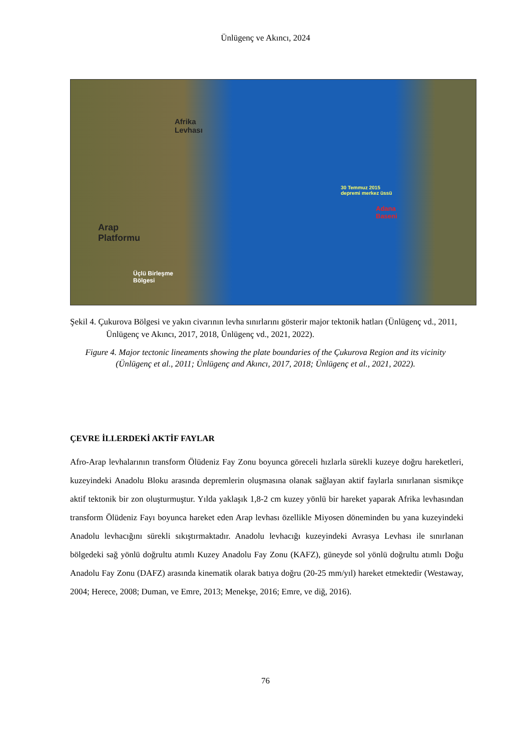Ünlügenç ve Akıncı, 2024
Afrika
Levhası
Arap
Platformu
Üçlü Birleşme
Bölgesi
30 Temmuz 2015
depremi merkez üssü
Adana
Baseni
Şekil 4. Çukurova Bölgesi ve yakın civarının levha sınırlarını gösterir major tektonik hatları (Ünlügenç vd., 2011, Ünlügenç ve Akıncı, 2017, 2018, Ünlügenç vd., 2021, 2022).
Figure 4. Major tectonic lineaments showing the plate boundaries of the Çukurova Region and its vicinity (Ünlügenç et al., 2011; Ünlügenç and Akıncı, 2017, 2018; Ünlügenç et al., 2021, 2022).
ÇEVRE İLLERDEKİ AKTİF FAYLAR
Afro-Arap levhalarının transform Ölüdeniz Fay Zonu boyunca göreceli hızlarla sürekli kuzeye doğru hareketleri, kuzeyindeki Anadolu Bloku arasında depremlerin oluşmasına olanak sağlayan aktif faylarla sınırlanan sismikçe aktif tektonik bir zon oluşturmuştur. Yılda yaklaşık 1,8-2 cm kuzey yönlü bir hareket yaparak Afrika levhasından transform Ölüdeniz Fayı boyunca hareket eden Arap levhası özellikle Miyosen döneminden bu yana kuzeyindeki Anadolu levhacığını sürekli sıkıştırmaktadır. Anadolu levhacığı kuzeyindeki Avrasya Levhası ile sınırlanan bölgedeki sağ yönlü doğrultu atımlı Kuzey Anadolu Fay Zonu (KAFZ), güneyde sol yönlü doğrultu atımlı Doğu Anadolu Fay Zonu (DAFZ) arasında kinematik olarak batıya doğru (20-25 mm/yıl) hareket etmektedir (Westaway, 2004; Herece, 2008; Duman, ve Emre, 2013; Menekşe, 2016; Emre, ve diğ, 2016).
76